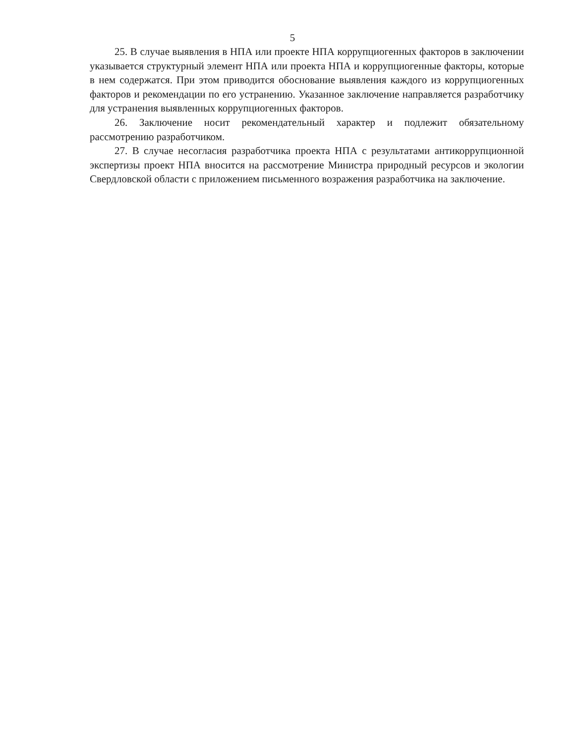5
25. В случае выявления в НПА или проекте НПА коррупциогенных факторов в заключении указывается структурный элемент НПА или проекта НПА и коррупциогенные факторы, которые в нем содержатся. При этом приводится обоснование выявления каждого из коррупциогенных факторов и рекомендации по его устранению. Указанное заключение направляется разработчику для устранения выявленных коррупциогенных факторов.
26. Заключение носит рекомендательный характер и подлежит обязательному рассмотрению разработчиком.
27. В случае несогласия разработчика проекта НПА с результатами антикоррупционной экспертизы проект НПА вносится на рассмотрение Министра природный ресурсов и экологии Свердловской области с приложением письменного возражения разработчика на заключение.